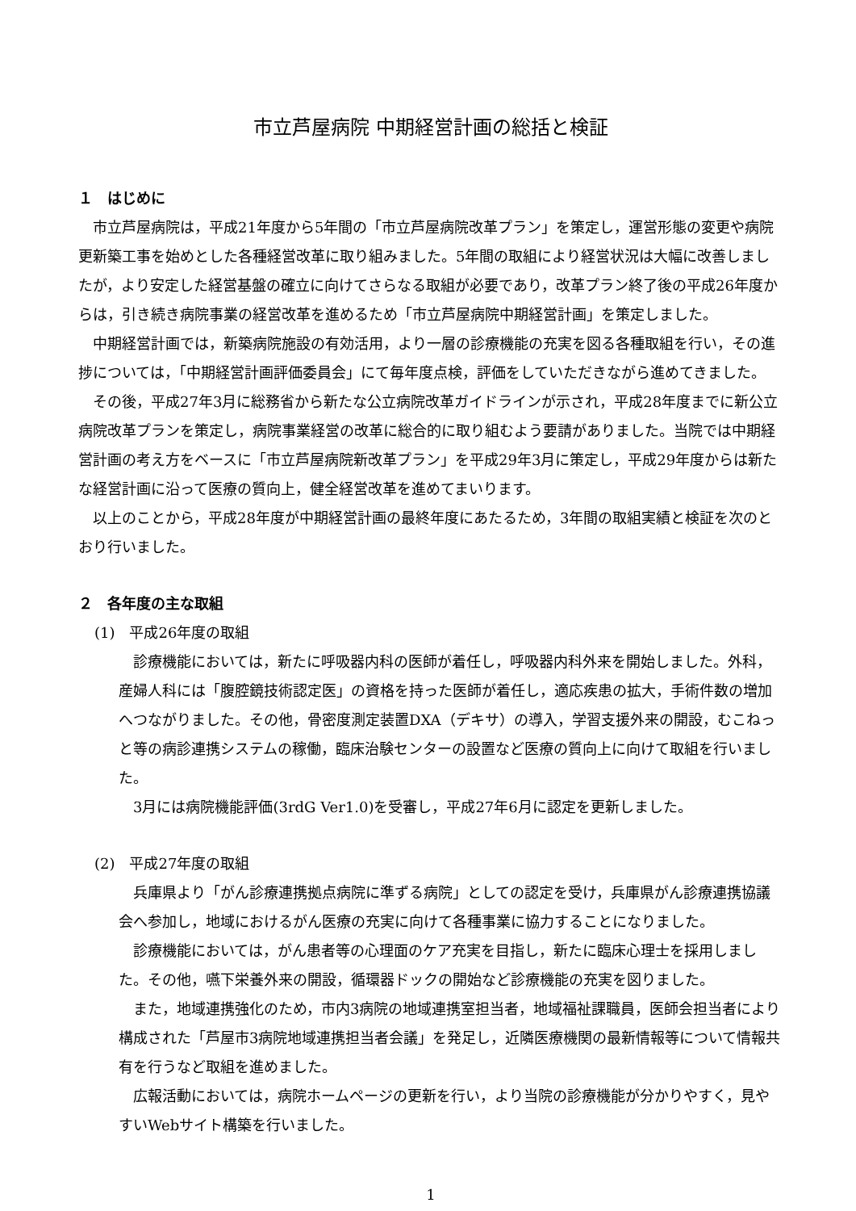市立芦屋病院 中期経営計画の総括と検証
１　はじめに
市立芦屋病院は，平成21年度から5年間の「市立芦屋病院改革プラン」を策定し，運営形態の変更や病院更新築工事を始めとした各種経営改革に取り組みました。5年間の取組により経営状況は大幅に改善しましたが，より安定した経営基盤の確立に向けてさらなる取組が必要であり，改革プラン終了後の平成26年度からは，引き続き病院事業の経営改革を進めるため「市立芦屋病院中期経営計画」を策定しました。
中期経営計画では，新築病院施設の有効活用，より一層の診療機能の充実を図る各種取組を行い，その進捗については，「中期経営計画評価委員会」にて毎年度点検，評価をしていただきながら進めてきました。
その後，平成27年3月に総務省から新たな公立病院改革ガイドラインが示され，平成28年度までに新公立病院改革プランを策定し，病院事業経営の改革に総合的に取り組むよう要請がありました。当院では中期経営計画の考え方をベースに「市立芦屋病院新改革プラン」を平成29年3月に策定し，平成29年度からは新たな経営計画に沿って医療の質向上，健全経営改革を進めてまいります。
以上のことから，平成28年度が中期経営計画の最終年度にあたるため，3年間の取組実績と検証を次のとおり行いました。
２　各年度の主な取組
(1)　平成26年度の取組
診療機能においては，新たに呼吸器内科の医師が着任し，呼吸器内科外来を開始しました。外科，産婦人科には「腹腔鏡技術認定医」の資格を持った医師が着任し，適応疾患の拡大，手術件数の増加へつながりました。その他，骨密度測定装置DXA（デキサ）の導入，学習支援外来の開設，むこねっと等の病診連携システムの稼働，臨床治験センターの設置など医療の質向上に向けて取組を行いました。
3月には病院機能評価(3rdG Ver1.0)を受審し，平成27年6月に認定を更新しました。
(2)　平成27年度の取組
兵庫県より「がん診療連携拠点病院に準ずる病院」としての認定を受け，兵庫県がん診療連携協議会へ参加し，地域におけるがん医療の充実に向けて各種事業に協力することになりました。
診療機能においては，がん患者等の心理面のケア充実を目指し，新たに臨床心理士を採用しました。その他，嚥下栄養外来の開設，循環器ドックの開始など診療機能の充実を図りました。
また，地域連携強化のため，市内3病院の地域連携室担当者，地域福祉課職員，医師会担当者により構成された「芦屋市3病院地域連携担当者会議」を発足し，近隣医療機関の最新情報等について情報共有を行うなど取組を進めました。
広報活動においては，病院ホームページの更新を行い，より当院の診療機能が分かりやすく，見やすいWebサイト構築を行いました。
1